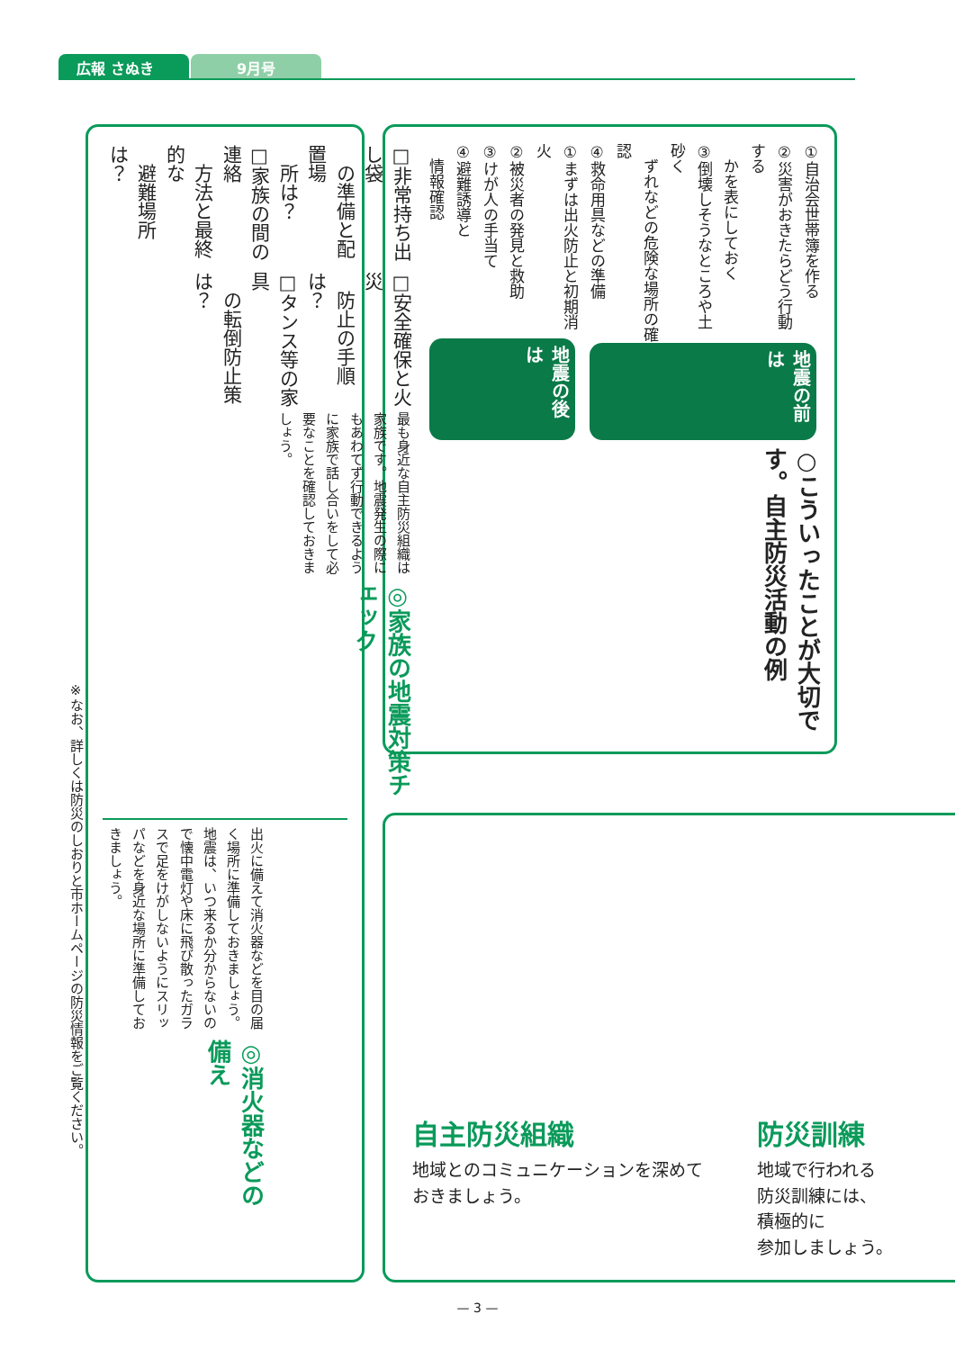広報 さぬき 9月号
○こういったことが大切です。自主防災活動の例
地震の前は
①自治会世帯簿を作る
②災害がおきたらどう行動する
　かを表にしておく
③倒壊しそうなところや土砂く
　ずれなどの危険な場所の確認
④救命用具などの準備
地震の後は
①まずは出火防止と初期消火
②被災者の発見と救助
③けが人の手当て
④避難誘導と
　情報確認
自主防災組織
地域とのコミュニケーションを深めて
おきましょう。
防災訓練
地域で行われる
防災訓練には、
積極的に
参加しましょう。
◎家族の地震対策チェック
最も身近な自主防災組織は家族です。地震発生の際にもあわてず行動できるように家族で話し合いをして必要なことを確認しておきましょう。
□安全確保と火災
　防止の手順は？
□タンス等の家具
　の転倒防止策は？
□非常持ち出し袋
　の準備と配置場
　所は？
□家族の間の連絡
　方法と最終的な
　避難場所は？
◎消火器などの備え
出火に備えて消火器などを目の届く場所に準備しておきましょう。
地震は、いつ来るか分からないので懐中電灯や床に飛び散ったガラスで足をけがしないようにスリッパなどを身近な場所に準備しておきましょう。
※なお、詳しくは防災のしおりと市ホームページの防災情報をご覧ください。
— 3 —